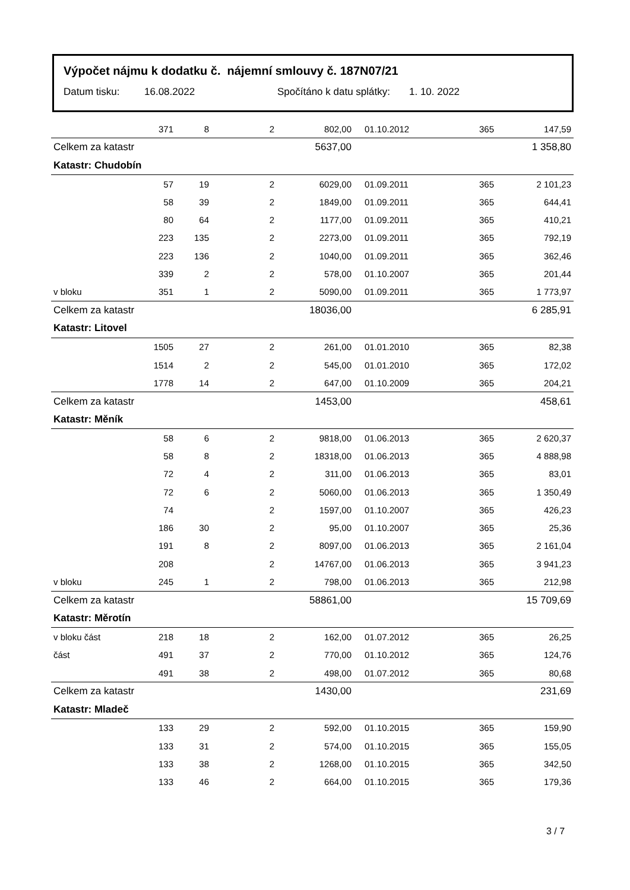Výpočet nájmu k dodatku č. nájemní smlouvy č. 187N07/21
Datum tisku: 16.08.2022 Spočítáno k datu splátky: 1. 10. 2022
| | 371 | 8 | 2 | 802,00 | 01.10.2012 | 365 | 147,59 |
| Celkem za katastr | | | | 5637,00 | | | 1 358,80 |
| Katastr: Chudobín | | | | | | | |
| | 57 | 19 | 2 | 6029,00 | 01.09.2011 | 365 | 2 101,23 |
| | 58 | 39 | 2 | 1849,00 | 01.09.2011 | 365 | 644,41 |
| | 80 | 64 | 2 | 1177,00 | 01.09.2011 | 365 | 410,21 |
| | 223 | 135 | 2 | 2273,00 | 01.09.2011 | 365 | 792,19 |
| | 223 | 136 | 2 | 1040,00 | 01.09.2011 | 365 | 362,46 |
| | 339 | 2 | 2 | 578,00 | 01.10.2007 | 365 | 201,44 |
| v bloku | 351 | 1 | 2 | 5090,00 | 01.09.2011 | 365 | 1 773,97 |
| Celkem za katastr | | | | 18036,00 | | | 6 285,91 |
| Katastr: Litovel | | | | | | | |
| | 1505 | 27 | 2 | 261,00 | 01.01.2010 | 365 | 82,38 |
| | 1514 | 2 | 2 | 545,00 | 01.01.2010 | 365 | 172,02 |
| | 1778 | 14 | 2 | 647,00 | 01.10.2009 | 365 | 204,21 |
| Celkem za katastr | | | | 1453,00 | | | 458,61 |
| Katastr: Měník | | | | | | | |
| | 58 | 6 | 2 | 9818,00 | 01.06.2013 | 365 | 2 620,37 |
| | 58 | 8 | 2 | 18318,00 | 01.06.2013 | 365 | 4 888,98 |
| | 72 | 4 | 2 | 311,00 | 01.06.2013 | 365 | 83,01 |
| | 72 | 6 | 2 | 5060,00 | 01.06.2013 | 365 | 1 350,49 |
| | 74 | | 2 | 1597,00 | 01.10.2007 | 365 | 426,23 |
| | 186 | 30 | 2 | 95,00 | 01.10.2007 | 365 | 25,36 |
| | 191 | 8 | 2 | 8097,00 | 01.06.2013 | 365 | 2 161,04 |
| | 208 | | 2 | 14767,00 | 01.06.2013 | 365 | 3 941,23 |
| v bloku | 245 | 1 | 2 | 798,00 | 01.06.2013 | 365 | 212,98 |
| Celkem za katastr | | | | 58861,00 | | | 15 709,69 |
| Katastr: Měrotín | | | | | | | |
| v bloku část | 218 | 18 | 2 | 162,00 | 01.07.2012 | 365 | 26,25 |
| část | 491 | 37 | 2 | 770,00 | 01.10.2012 | 365 | 124,76 |
| | 491 | 38 | 2 | 498,00 | 01.07.2012 | 365 | 80,68 |
| Celkem za katastr | | | | 1430,00 | | | 231,69 |
| Katastr: Mladeč | | | | | | | |
| | 133 | 29 | 2 | 592,00 | 01.10.2015 | 365 | 159,90 |
| | 133 | 31 | 2 | 574,00 | 01.10.2015 | 365 | 155,05 |
| | 133 | 38 | 2 | 1268,00 | 01.10.2015 | 365 | 342,50 |
| | 133 | 46 | 2 | 664,00 | 01.10.2015 | 365 | 179,36 |
3 / 7